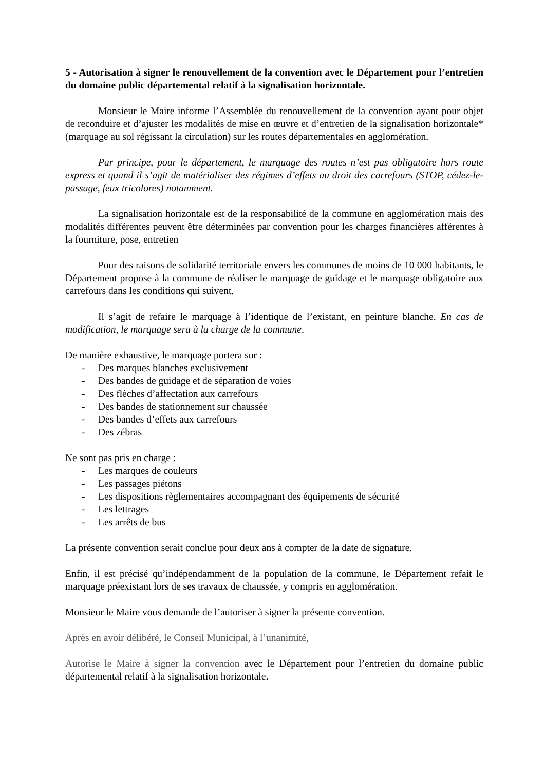5 - Autorisation à signer le renouvellement de la convention avec le Département pour l’entretien du domaine public départemental relatif à la signalisation horizontale.
Monsieur le Maire informe l’Assemblée du renouvellement de la convention ayant pour objet de reconduire et d’ajuster les modalités de mise en œuvre et d’entretien de la signalisation horizontale*(marquage au sol régissant la circulation) sur les routes départementales en agglomération.
Par principe, pour le département, le marquage des routes n’est pas obligatoire hors route express et quand il s’agit de matérialiser des régimes d’effets au droit des carrefours (STOP, cédez-le-passage, feux tricolores) notamment.
La signalisation horizontale est de la responsabilité de la commune en agglomération mais des modalités différentes peuvent être déterminées par convention pour les charges financières afférentes à la fourniture, pose, entretien
Pour des raisons de solidarité territoriale envers les communes de moins de 10 000 habitants, le Département propose à la commune de réaliser le marquage de guidage et le marquage obligatoire aux carrefours dans les conditions qui suivent.
Il s’agit de refaire le marquage à l’identique de l’existant, en peinture blanche. En cas de modification, le marquage sera à la charge de la commune.
De manière exhaustive, le marquage portera sur :
- Des marques blanches exclusivement
- Des bandes de guidage et de séparation de voies
- Des flèches d’affectation aux carrefours
- Des bandes de stationnement sur chaussée
- Des bandes d’effets aux carrefours
- Des zébras
Ne sont pas pris en charge :
- Les marques de couleurs
- Les passages piétons
- Les dispositions règlementaires accompagnant des équipements de sécurité
- Les lettrages
- Les arrêts de bus
La présente convention serait conclue pour deux ans à compter de la date de signature.
Enfin, il est précisé qu’indépendamment de la population de la commune, le Département refait le marquage préexistant lors de ses travaux de chaussée, y compris en agglomération.
Monsieur le Maire vous demande de l’autoriser à signer la présente convention.
Après en avoir délibéré, le Conseil Municipal, à l’unanimité,
Autorise le Maire à signer la convention avec le Département pour l’entretien du domaine public départemental relatif à la signalisation horizontale.